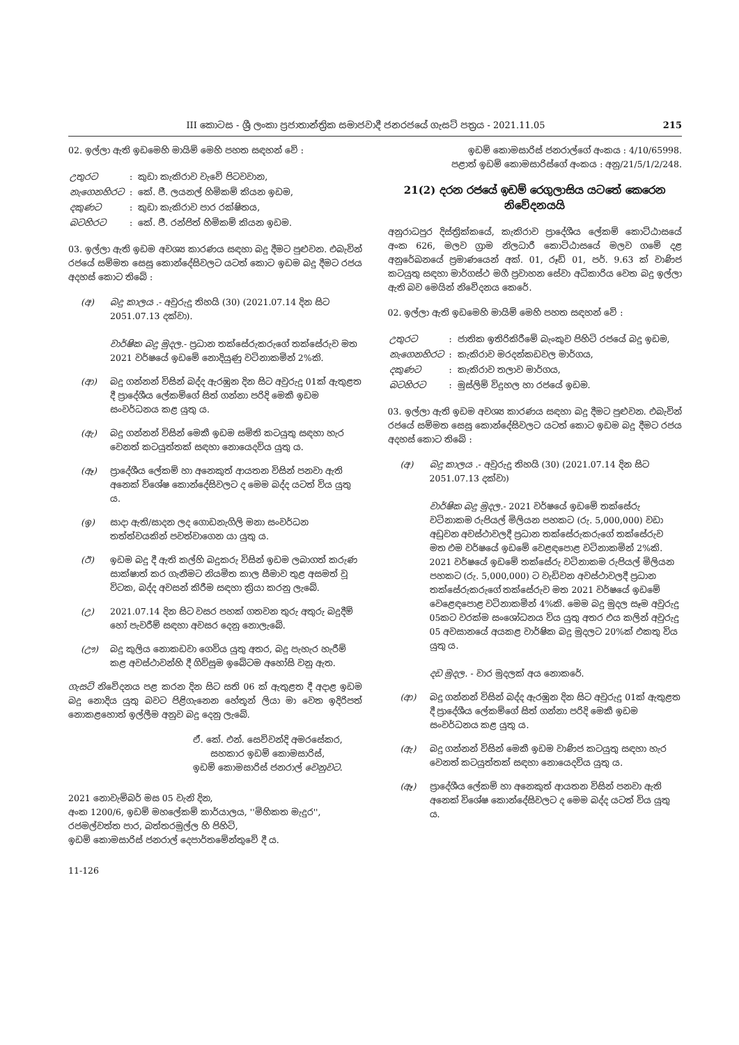III කොටස - ශ්‍රී ලංකා ප්‍රජාතාන්ත්‍රික සමාජවාදී ජනරජයේ ගැසට් පත්‍රය - 2021.11.05 215
02. ඉල්ලා ඇති ඉඩමෙහි මායිම් මෙහි පහත සඳහන් වේ :
| උතුරට | : | කුඩා කැකිරාව වැවේ පිටවවාන, |
| නැගෙනහිරට | : | කේ. ජී. ලයනල් හිමිකම් කියන ඉඩම, |
| දකුණට | : | කුඩා කැකිරාව පාර රක්ෂිතය, |
| බටහිරට | : | කේ. ජී. රන්ජිත් හිමිකම් කියන ඉඩම. |
03. ඉල්ලා ඇති ඉඩම අවශ්‍ය කාරණය සඳහා බදු දීමට පුළුවන. එබැවින් රජයේ සම්මත සෙසු කොන්දේසිවලට යටත් කොට ඉඩම බදු දීමට රජය අදහස් කොට තිබේ :
(අ) බදු කාලය .- අවුරුදු තිහයි (30) (2021.07.14 දින සිට 2051.07.13 දක්වා).
වාර්ෂික බදු මුදල.- ප්‍රධාන තක්සේරුකරුගේ තක්සේරුව මත 2021 වර්ෂයේ ඉඩමේ නොදියුණු වටිනාකමින් 2%කි.
(ආ) බදු ගන්නන් විසින් බද්ද ඇරඹුන දින සිට අවුරුදු 01ක් ඇතුළත දී ප්‍රාදේශීය ලේකම්ගේ සිත් ගන්නා පරිදි මෙකී ඉඩම සංවර්ධනය කළ යුතු ය.
(ඇ) බදු ගන්නන් විසින් මෙකී ඉඩම සමිති කටයුතු සඳහා හැර වෙනත් කටයුත්තක් සඳහා නොයෙදවිය යුතු ය.
(ඈ) ප්‍රාදේශීය ලේකම් හා අනෙකුත් ආයතන විසින් පනවා ඇති අනෙක් විශේෂ කොන්දේසිවලට ද මෙම බද්ද යටත් විය යුතු ය.
(ඉ) සාදා ඇති/සාදන ලද ගොඩනැගිලි මනා සංවර්ධන තත්ත්වයකින් පවත්වාගෙන යා යුතු ය.
(ඊ) ඉඩම බදු දී ඇති කල්හි බදුකරු විසින් ඉඩම ලබාගත් කරුණ සාක්ෂාත් කර ගැනීමට නියමිත කාල සීමාව තුළ අසමත් වූ විටක, බද්ද අවසන් කිරීම සඳහා ක්‍රියා කරනු ලැබේ.
(උ) 2021.07.14 දින සිට වසර පහක් ගතවන තුරු අතුරු බදුදීම් හෝ පැවරීම් සඳහා අවසර දෙනු නොලැබේ.
(ඌ) බදු කුලිය නොකඩවා ගෙවිය යුතු අතර, බදු පැහැර හැරීම් කළ අවස්ථාවන්හි දී ගිවිසුම ඉබේටම අහෝසි වනු ඇත.
ගැසට් නිවේදනය පළ කරන දින සිට සති 06 ක් ඇතුළත දී අදාළ ඉඩම බදු නොදිය යුතු බවට පිළිගැනෙන හේතූන් ලියා මා වෙත ඉදිරිපත් නොකළහොත් ඉල්ලීම අනුව බදු දෙනු ලැබේ.
ඒ. කේ. එන්. සෙව්වන්දි අමරසේකර,
සහකාර ඉඩම් කොමසාරිස්,
ඉඩම් කොමසාරිස් ජනරාල් වෙනුවට.
2021 නොවැම්බර් මස 05 වැනි දින,
අංක 1200/6, ඉඩම් මහලේකම් කාර්යාලය, ''මිහිකත මැදුර'',
රජමල්වත්ත පාර, බත්තරමුල්ල හි පිහිටි,
ඉඩම් කොමසාරිස් ජනරාල් දෙපාර්තමේන්තුවේ දී ය.
11-126
ඉඩම් කොමසාරිස් ජනරාල්ගේ අංකය : 4/10/65998.
පළාත් ඉඩම් කොමසාරිස්ගේ අංකය : අනු/21/5/1/2/248.
21(2) දරන රජයේ ඉඩම් රෙගුලාසිය යටතේ කෙරෙන නිවේදනයයි
අනුරාධපුර දිස්ත්‍රික්කයේ, කැකිරාව ප්‍රාදේශීය ලේකම් කොට්ඨාසයේ අංක 626, මලව ග්‍රාම නිලධාරී කොට්ඨාසයේ මලව ගමේ දළ අනුරේඛනයේ ප්‍රමාණයෙන් අක්. 01, රූඩ් 01, පර්. 9.63 ක් වාණිජ කටයුතු සඳහා මාර්ගස්ථ මගී ප්‍රවාහන සේවා අධිකාරිය වෙත බදු ඉල්ලා ඇති බව මෙයින් නිවේදනය කෙරේ.
02. ඉල්ලා ඇති ඉඩමෙහි මායිම් මෙහි පහත සඳහන් වේ :
| උතුරට | : | ජාතික ඉතිරිකිරීමේ බැංකුව පිහිටි රජයේ බදු ඉඩම, |
| නැගෙනහිරට | : | කැකිරාව මරදන්කඩවල මාර්ගය, |
| දකුණට | : | කැකිරාව තලාව මාර්ගය, |
| බටහිරට | : | මුස්ලිම් විදුහල හා රජයේ ඉඩම. |
03. ඉල්ලා ඇති ඉඩම අවශ්‍ය කාරණය සඳහා බදු දීමට පුළුවන. එබැවින් රජයේ සම්මත සෙසු කොන්දේසිවලට යටත් කොට ඉඩම බදු දීමට රජය අදහස් කොට තිබේ :
(අ) බදු කාලය .- අවුරුදු තිහයි (30) (2021.07.14 දින සිට 2051.07.13 දක්වා)
වාර්ෂික බදු මුදල.- 2021 වර්ෂයේ ඉඩමේ තක්සේරු වටිනාකම රුපියල් මිලියන පහකට (රු. 5,000,000) වඩා අඩුවන අවස්ථාවලදී ප්‍රධාන තක්සේරුකරුගේ තක්සේරුව මත එම වර්ෂයේ ඉඩමේ වෙළඳපොළ වටිනාකමින් 2%කි. 2021 වර්ෂයේ ඉඩමේ තක්සේරු වටිනාකම රුපියල් මිලියන පහකට (රු. 5,000,000) ට වැඩිවන අවස්ථාවලදී ප්‍රධාන තක්සේරුකරුගේ තක්සේරුව මත 2021 වර්ෂයේ ඉඩමේ වෙළෙඳපොළ වටිනාකමින් 4%කි. මෙම බදු මුදල සෑම අවුරුදු 05කට වරක්ම සංශෝධනය විය යුතු අතර එය කලින් අවුරුදු 05 අවසානයේ අයකළ වාර්ෂික බදු මුදලට 20%ක් එකතු විය යුතු ය.
දඩ මුදල. - වාර මුදලක් අය නොකරේ.
(ආ) බදු ගන්නන් විසින් බද්ද ඇරඹුන දින සිට අවුරුදු 01ක් ඇතුළත දී ප්‍රාදේශීය ලේකම්ගේ සිත් ගන්නා පරිදි මෙකී ඉඩම සංවර්ධනය කළ යුතු ය.
(ඇ) බදු ගන්නන් විසින් මෙකී ඉඩම වාණිජ කටයුතු සඳහා හැර වෙනත් කටයුත්තක් සඳහා නොයෙදවිය යුතු ය.
(ඈ) ප්‍රාදේශීය ලේකම් හා අනෙකුත් ආයතන විසින් පනවා ඇති අනෙක් විශේෂ කොන්දේසිවලට ද මෙම බද්ද යටත් විය යුතු ය.